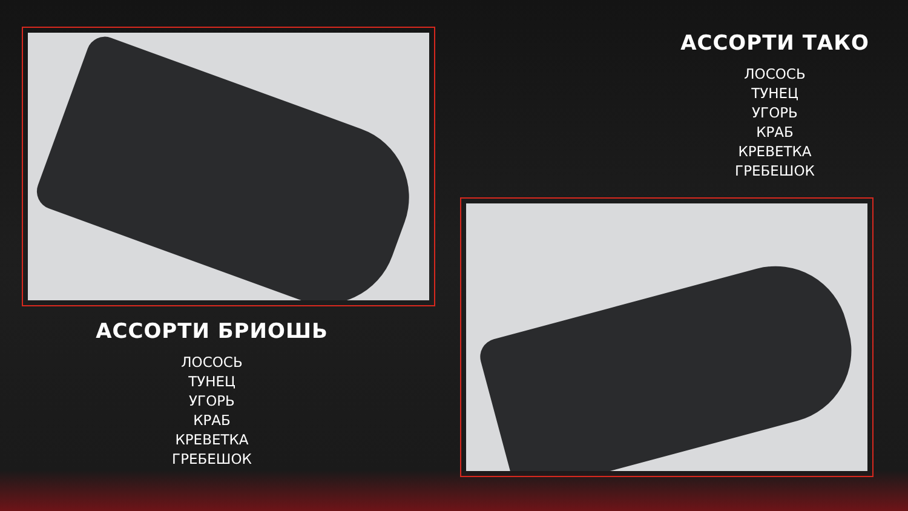АССОРТИ ТАКО
ЛОСОСЬ
ТУНЕЦ
УГОРЬ
КРАБ
КРЕВЕТКА
ГРЕБЕШОК
АССОРТИ БРИОШЬ
ЛОСОСЬ
ТУНЕЦ
УГОРЬ
КРАБ
КРЕВЕТКА
ГРЕБЕШОК